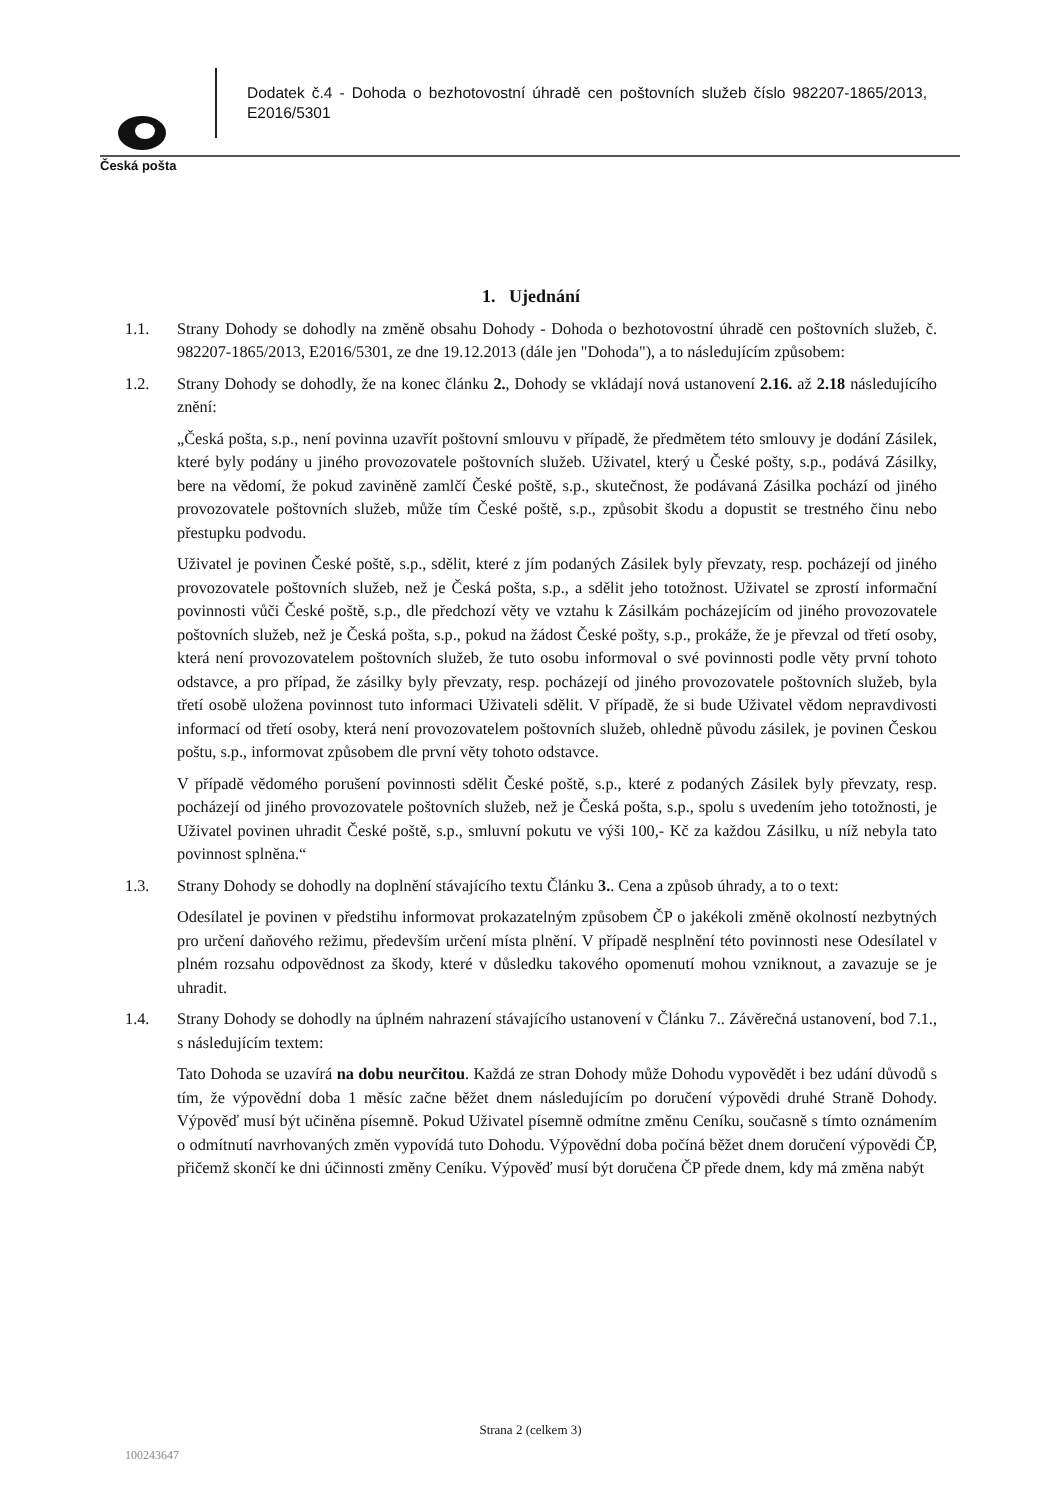Česká pošta
Dodatek č.4 - Dohoda o bezhotovostní úhradě cen poštovních služeb číslo 982207-1865/2013, E2016/5301
1. Ujednání
1.1. Strany Dohody se dohodly na změně obsahu Dohody - Dohoda o bezhotovostní úhradě cen poštovních služeb, č. 982207-1865/2013, E2016/5301, ze dne 19.12.2013 (dále jen "Dohoda"), a to následujícím způsobem:
1.2. Strany Dohody se dohodly, že na konec článku 2., Dohody se vkládají nová ustanovení 2.16. až 2.18 následujícího znění:
„Česká pošta, s.p., není povinna uzavřít poštovní smlouvu v případě, že předmětem této smlouvy je dodání Zásilek, které byly podány u jiného provozovatele poštovních služeb. Uživatel, který u České pošty, s.p., podává Zásilky, bere na vědomí, že pokud zaviněně zamlčí České poště, s.p., skutečnost, že podávaná Zásilka pochází od jiného provozovatele poštovních služeb, může tím České poště, s.p., způsobit škodu a dopustit se trestného činu nebo přestupku podvodu.
Uživatel je povinen České poště, s.p., sdělit, které z jím podaných Zásilek byly převzaty, resp. pocházejí od jiného provozovatele poštovních služeb, než je Česká pošta, s.p., a sdělit jeho totožnost. Uživatel se zprostí informační povinnosti vůči České poště, s.p., dle předchozí věty ve vztahu k Zásilkám pocházejícím od jiného provozovatele poštovních služeb, než je Česká pošta, s.p., pokud na žádost České pošty, s.p., prokáže, že je převzal od třetí osoby, která není provozovatelem poštovních služeb, že tuto osobu informoval o své povinnosti podle věty první tohoto odstavce, a pro případ, že zásilky byly převzaty, resp. pocházejí od jiného provozovatele poštovních služeb, byla třetí osobě uložena povinnost tuto informaci Uživateli sdělit. V případě, že si bude Uživatel vědom nepravdivosti informací od třetí osoby, která není provozovatelem poštovních služeb, ohledně původu zásilek, je povinen Českou poštu, s.p., informovat způsobem dle první věty tohoto odstavce.
V případě vědomého porušení povinnosti sdělit České poště, s.p., které z podaných Zásilek byly převzaty, resp. pocházejí od jiného provozovatele poštovních služeb, než je Česká pošta, s.p., spolu s uvedením jeho totožnosti, je Uživatel povinen uhradit České poště, s.p., smluvní pokutu ve výši 100,- Kč za každou Zásilku, u níž nebyla tato povinnost splněna.“
1.3. Strany Dohody se dohodly na doplnění stávajícího textu Článku 3.. Cena a způsob úhrady, a to o text:
Odesílatel je povinen v předstihu informovat prokazatelným způsobem ČP o jakékoli změně okolností nezbytných pro určení daňového režimu, především určení místa plnění. V případě nesplnění této povinnosti nese Odesílatel v plném rozsahu odpovědnost za škody, které v důsledku takového opomenutí mohou vzniknout, a zavazuje se je uhradit.
1.4. Strany Dohody se dohodly na úplném nahrazení stávajícího ustanovení v Článku 7.. Závěrečná ustanovení, bod 7.1., s následujícím textem:
Tato Dohoda se uzavírá na dobu neurčitou. Každá ze stran Dohody může Dohodu vypovědět i bez udání důvodů s tím, že výpovědní doba 1 měsíc začne běžet dnem následujícím po doručení výpovědi druhé Straně Dohody. Výpověď musí být učiněna písemně. Pokud Uživatel písemně odmítne změnu Ceníku, současně s tímto oznámením o odmítnutí navrhovaných změn vypovídá tuto Dohodu. Výpovědní doba počíná běžet dnem doručení výpovědi ČP, přičemž skončí ke dni účinnosti změny Ceníku. Výpověď musí být doručena ČP přede dnem, kdy má změna nabýt
Strana 2 (celkem 3)
100243647